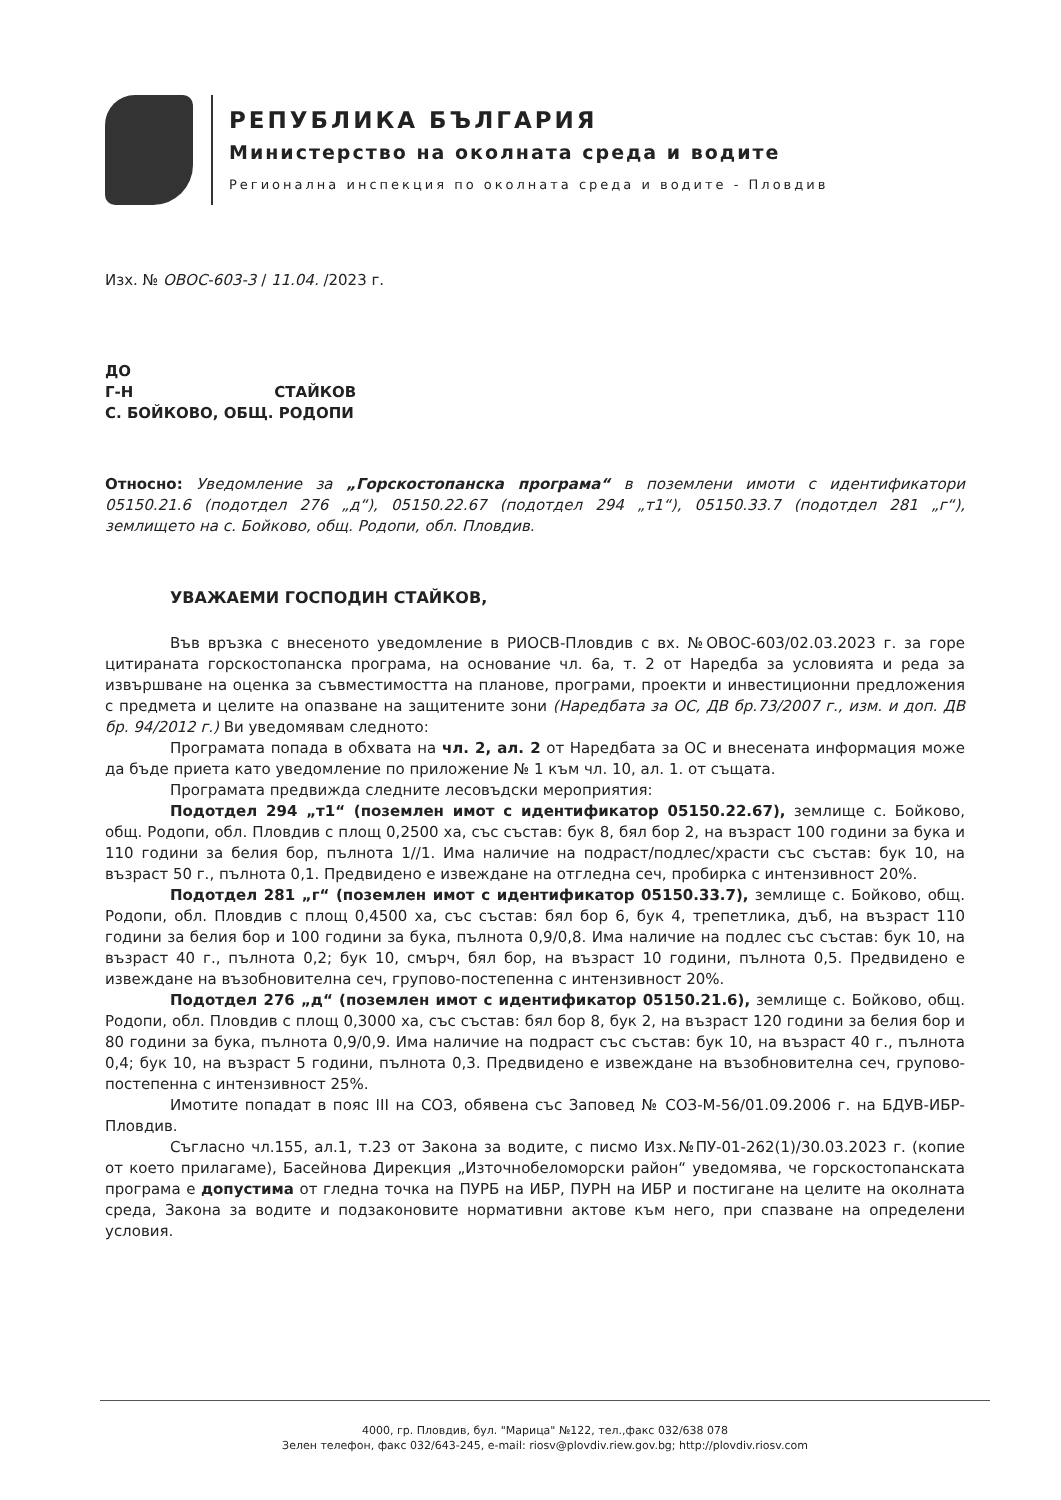РЕПУБЛИКА БЪЛГАРИЯ
Министерство на околната среда и водите
Регионална инспекция по околната среда и водите - Пловдив
Изх. № ОВОС-603-3 / 11.04. /2023 г.
ДО
Г-Н СТАЙКОВ
С. БОЙКОВО, ОБЩ. РОДОПИ
Относно: Уведомление за „Горскостопанска програма“ в поземлени имоти с идентификатори 05150.21.6 (подотдел 276 „д“), 05150.22.67 (подотдел 294 „т1“), 05150.33.7 (подотдел 281 „г“), землището на с. Бойково, общ. Родопи, обл. Пловдив.
УВАЖАЕМИ ГОСПОДИН СТАЙКОВ,
Във връзка с внесеното уведомление в РИОСВ-Пловдив с вх. №ОВОС-603/02.03.2023 г. за горе цитираната горскостопанска програма, на основание чл. 6а, т. 2 от Наредба за условията и реда за извършване на оценка за съвместимостта на планове, програми, проекти и инвестиционни предложения с предмета и целите на опазване на защитените зони (Наредбата за ОС, ДВ бр.73/2007 г., изм. и доп. ДВ бр. 94/2012 г.) Ви уведомявам следното:
Програмата попада в обхвата на чл. 2, ал. 2 от Наредбата за ОС и внесената информация може да бъде приета като уведомление по приложение № 1 към чл. 10, ал. 1. от същата.
Програмата предвижда следните лесовъдски мероприятия:
Подотдел 294 „т1“ (поземлен имот с идентификатор 05150.22.67), землище с. Бойково, общ. Родопи, обл. Пловдив с площ 0,2500 ха, със състав: бук 8, бял бор 2, на възраст 100 години за бука и 110 години за белия бор, пълнота 1//1. Има наличие на подраст/подлес/храсти със състав: бук 10, на възраст 50 г., пълнота 0,1. Предвидено е извеждане на отгледна сеч, пробирка с интензивност 20%.
Подотдел 281 „г“ (поземлен имот с идентификатор 05150.33.7), землище с. Бойково, общ. Родопи, обл. Пловдив с площ 0,4500 ха, със състав: бял бор 6, бук 4, трепетлика, дъб, на възраст 110 години за белия бор и 100 години за бука, пълнота 0,9/0,8. Има наличие на подлес със състав: бук 10, на възраст 40 г., пълнота 0,2; бук 10, смърч, бял бор, на възраст 10 години, пълнота 0,5. Предвидено е извеждане на възобновителна сеч, групово-постепенна с интензивност 20%.
Подотдел 276 „д“ (поземлен имот с идентификатор 05150.21.6), землище с. Бойково, общ. Родопи, обл. Пловдив с площ 0,3000 ха, със състав: бял бор 8, бук 2, на възраст 120 години за белия бор и 80 години за бука, пълнота 0,9/0,9. Има наличие на подраст със състав: бук 10, на възраст 40 г., пълнота 0,4; бук 10, на възраст 5 години, пълнота 0,3. Предвидено е извеждане на възобновителна сеч, групово-постепенна с интензивност 25%.
Имотите попадат в пояс III на СОЗ, обявена със Заповед № СОЗ-М-56/01.09.2006 г. на БДУВ-ИБР-Пловдив.
Съгласно чл.155, ал.1, т.23 от Закона за водите, с писмо Изх.№ПУ-01-262(1)/30.03.2023 г. (копие от което прилагаме), Басейнова Дирекция „Източнобеломорски район“ уведомява, че горскостопанската програма е допустима от гледна точка на ПУРБ на ИБР, ПУРН на ИБР и постигане на целите на околната среда, Закона за водите и подзаконовите нормативни актове към него, при спазване на определени условия.
4000, гр. Пловдив, бул. "Марица" №122, тел.,факс 032/638 078
Зелен телефон, факс 032/643-245, e-mail: riosv@plovdiv.riew.gov.bg; http://plovdiv.riosv.com